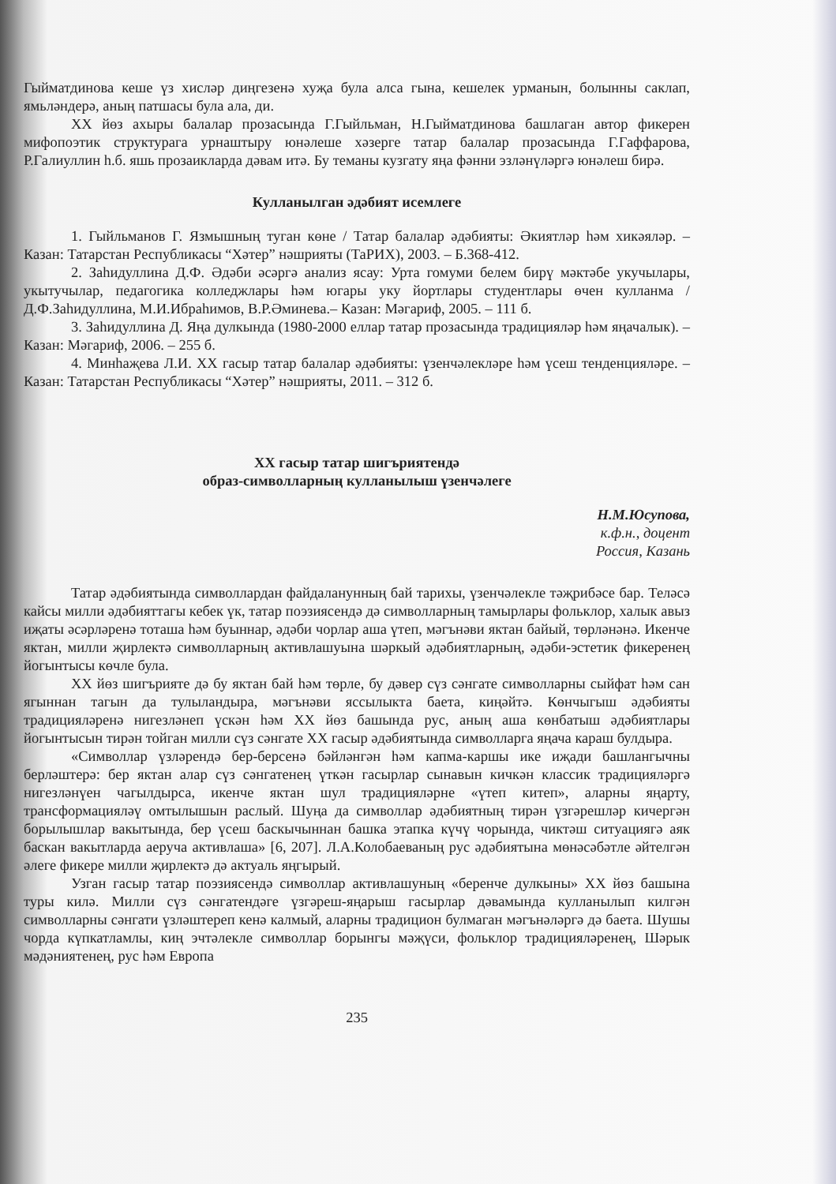Гыйматдинова кеше үз хисләр диңгезенә хуҗа була алса гына, кешелек урманын, болынны саклап, ямьләндерә, аның патшасы була ала, ди.
XX йөз ахыры балалар прозасында Г.Гыйльман, Н.Гыйматдинова башлаган автор фикерен мифопоэтик структурага урнаштыру юнәлеше хәзерге татар балалар прозасында Г.Гаффарова, Р.Галиуллин h.б. яшь прозаикларда дәвам итә. Бу теманы кузгату яңа фәнни эзләнүләргә юнәлеш бирә.
Кулланылган әдәбият исемлеге
1. Гыйльманов Г. Язмышның туган көне / Татар балалар әдәбияты: Әкиятләр һәм хикәяләр. – Казан: Татарстан Республикасы “Хәтер” нәшрияты (ТаРИХ), 2003. – Б.368-412.
2. Заһидуллина Д.Ф. Әдәби әсәргә анализ ясау: Урта гомуми белем бирү мәктәбе укучылары, укытучылар, педагогика колледжлары һәм югары уку йортлары студентлары өчен кулланма / Д.Ф.Заһидуллина, М.И.Ибраһимов, В.Р.Әминева.– Казан: Мәгариф, 2005. – 111 б.
3. Заһидуллина Д. Яңа дулкында (1980-2000 еллар татар прозасында традицияләр һәм яңачалык). – Казан: Мәгариф, 2006. – 255 б.
4. Минһаҗева Л.И. XX гасыр татар балалар әдәбияты: үзенчәлекләре һәм үсеш тенденцияләре. – Казан: Татарстан Республикасы “Хәтер” нәшрияты, 2011. – 312 б.
XX гасыр татар шигърияте​ндә
образ-символларның кулланылыш үзенчәлеге
Н.М.Юсупова,
к.ф.н., доцент
Россия, Казань
Татар әдәбиятында символлардан файдаланунның бай тарихы, үзенчәлекле тәҗрибәсе бар. Теләсә кайсы милли әдәбияттагы кебек үк, татар поэзиясендә дә символларның тамырлары фольклор, халык авыз иҗаты әсәрләренә тоташа һәм буыннар, әдәби чорлар аша үтеп, мәгънәви яктан байый, төрләнәнә. Икенче яктан, милли җирлектә символларның активлашуына шәркый әдәбиятларның, әдәби-эстетик фикеренең йогынтысы көчле була.
XX йөз шигърияте дә бу яктан бай һәм төрле, бу дәвер сүз сәнгате символларны сыйфат һәм сан ягыннан тагын да тулыландыра, мәгънәви яссылыкта баета, киңәйтә. Көнчыгыш әдәбияты традицияләренә нигезләнеп үскән һәм XX йөз башында рус, аның аша көнбатыш әдәбиятлары йогынтысын тирән тойган милли сүз сәнгате XX гасыр әдәбиятында символларга яңача караш булдыра.
«Символлар үзләрендә бер-берсенә бәйләнгән һәм капма-каршы ике иҗади башлангычны берләштерә: бер яктан алар сүз сәнгатенең үткән гасырлар сынавын кичкән классик традицияләргә нигезләнүен чагылдырса, икенче яктан шул традицияләрне «үтеп китеп», аларны яңарту, трансформацияләү омтылышын раслый. Шуңа да символлар әдәбиятның тирән үзгәрешләр кичергән борылышлар вакытында, бер үсеш баскычыннан башка этапка күчү чорында, чиктәш ситуациягә аяк баскан вакытларда аеруча активлаша» [6, 207]. Л.А.Колобаеваның рус әдәбиятына мөнәсәбәтле әйтелгән әлеге фикере милли җирлектә дә актуаль яңгырый.
Узган гасыр татар поэзиясендә символлар активлашуның «беренче дулкыны» XX йөз башына туры килә. Милли сүз сәнгатендәге үзгәреш-яңарыш гасырлар дәвамында кулланылып килгән символларны сәнгати үзләштереп кенә калмый, аларны традицион булмаган мәгънәләргә дә баета. Шушы чорда күпкатламлы, киң эчтәлекле символлар борынгы мәҗүси, фольклор традицияләренең, Шәрык мәдәниятенең, рус һәм Европа
235